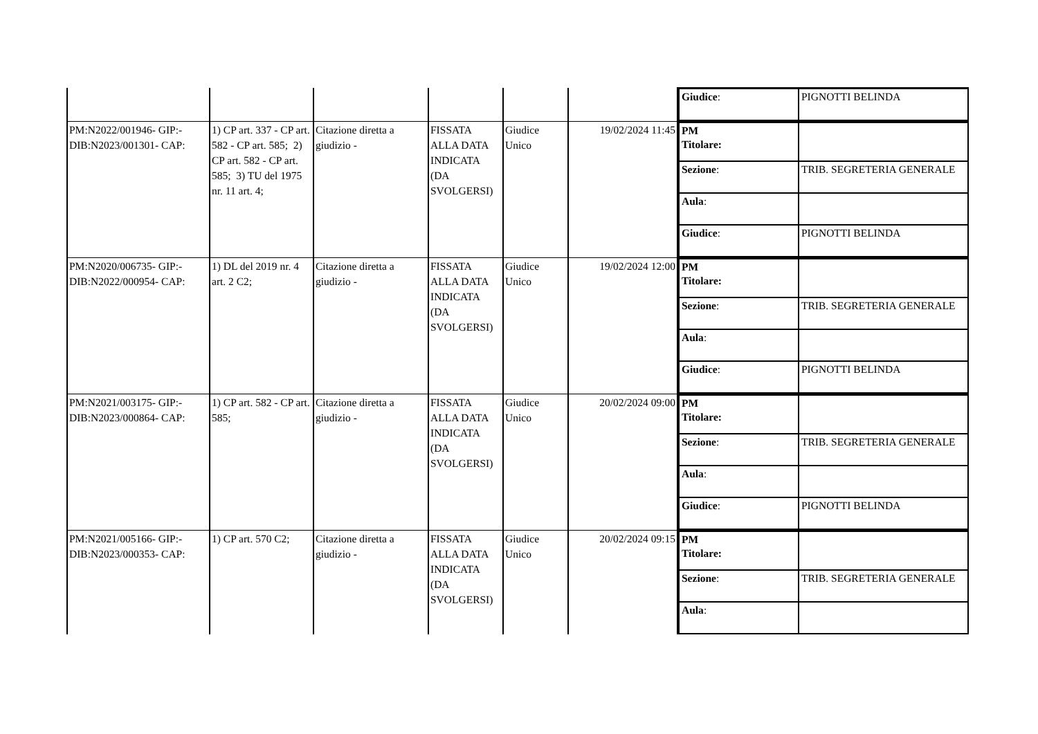| | | | | | | / Giudice : / PIGNOTTI BELINDA / |
| PM:N2022/001946- GIP:- DIB:N2023/001301- CAP: | 1) CP art. 337 - CP art. 582 - CP art. 585; 2) CP art. 582 - CP art. 585; 3) TU del 1975 nr. 11 art. 4; | Citazione diretta a giudizio - | FISSATA ALLA DATA INDICATA (DA SVOLGERSI) | Giudice Unico | 19/02/2024 11:45 | / PM Titolare: / / / Sezione : / TRIB. SEGRETERIA GENERALE / / Aula : / / / Giudice : / PIGNOTTI BELINDA / |
| PM:N2020/006735- GIP:- DIB:N2022/000954- CAP: | 1) DL del 2019 nr. 4 art. 2 C2; | Citazione diretta a giudizio - | FISSATA ALLA DATA INDICATA (DA SVOLGERSI) | Giudice Unico | 19/02/2024 12:00 | / PM Titolare: / / / Sezione : / TRIB. SEGRETERIA GENERALE / / Aula : / / / Giudice : / PIGNOTTI BELINDA / |
| PM:N2021/003175- GIP:- DIB:N2023/000864- CAP: | 1) CP art. 582 - CP art. 585; | Citazione diretta a giudizio - | FISSATA ALLA DATA INDICATA (DA SVOLGERSI) | Giudice Unico | 20/02/2024 09:00 | / PM Titolare: / / / Sezione : / TRIB. SEGRETERIA GENERALE / / Aula : / / / Giudice : / PIGNOTTI BELINDA / |
| PM:N2021/005166- GIP:- DIB:N2023/000353- CAP: | 1) CP art. 570 C2; | Citazione diretta a giudizio - | FISSATA ALLA DATA INDICATA (DA SVOLGERSI) | Giudice Unico | 20/02/2024 09:15 | / PM Titolare: / / / Sezione : / TRIB. SEGRETERIA GENERALE / / Aula : / / |